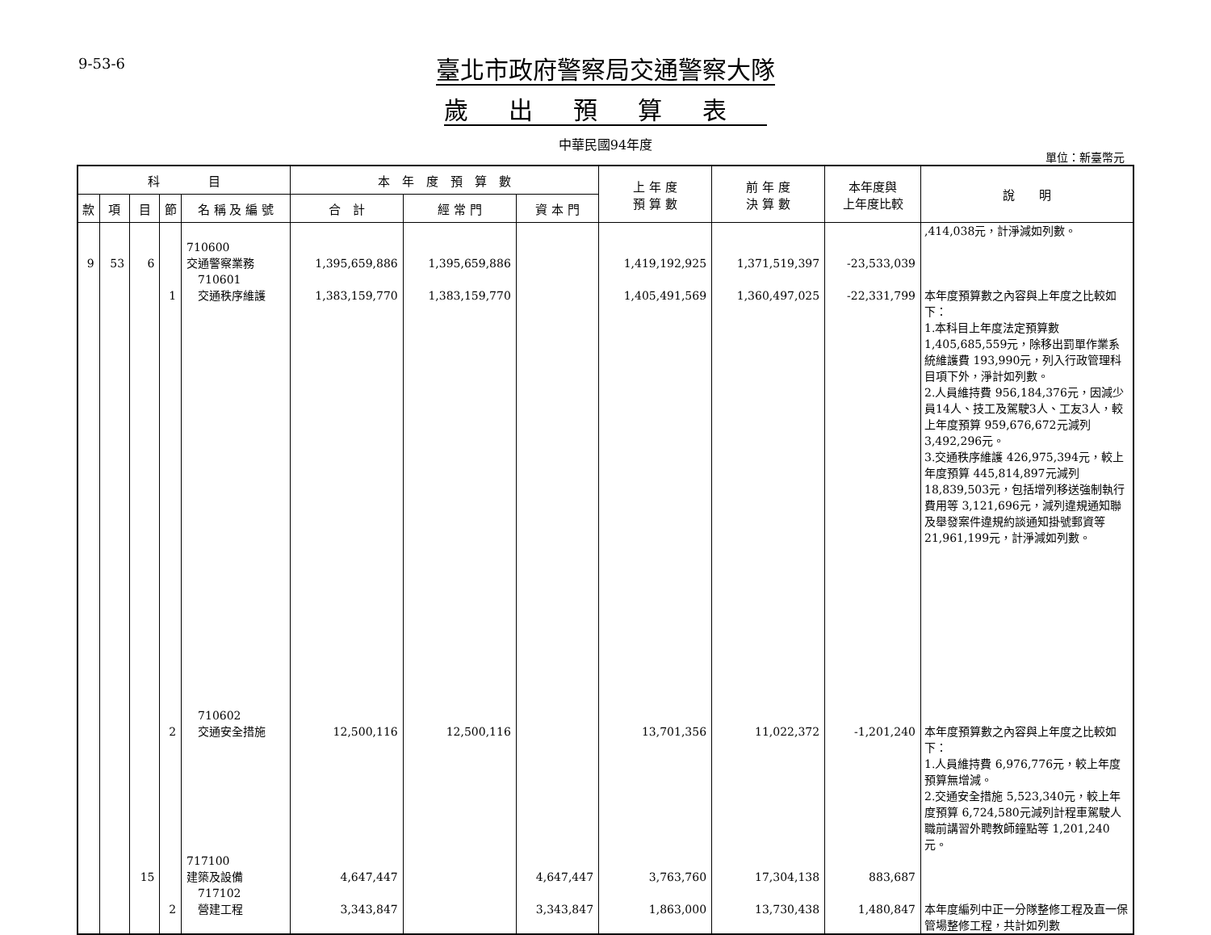9-53-6
臺北市政府警察局交通警察大隊
歲出預算表
中華民國94年度
單位：新臺幣元
| 科 目 | | | | | 本 年 度 預 算 數 | | | 上 年 度 預 算 數 | 前 年 度 決 算 數 | 本年度與 上年度比較 | 說 明 |
| --- | --- | --- | --- | --- | --- | --- | --- | --- | --- | --- | --- |
| 款 | 項 | 目 | 節 | 名 稱 及 編 號 | 合 計 | 經 常 門 | 資 本 門 | | | | |
| | | | | | | | | | | | ,414,038元，計淨減如列數。 |
| 9 | 53 | 6 | | 710600 交通警察業務 | 1,395,659,886 | 1,395,659,886 | | 1,419,192,925 | 1,371,519,397 | -23,533,039 | |
| | | | 1 | 710601 交通秩序維護 | 1,383,159,770 | 1,383,159,770 | | 1,405,491,569 | 1,360,497,025 | -22,331,799 | 本年度預算數之內容與上年度之比較如下： 1.本科目上年度法定預算數 1,405,685,559元，除移出罰單作業系統維護費 193,990元，列入行政管理科目項下外，淨計如列數。 2.人員維持費 956,184,376元，因減少員14人、技工及駕駛3人、工友3人，較上年度預算 959,676,672元減列 3,492,296元。 3.交通秩序維護 426,975,394元，較上年度預算 445,814,897元減列18,839,503元，包括增列移送強制執行費用等 3,121,696元，減列違規通知聯及舉發案件違規約談通知掛號郵資等21,961,199元，計淨減如列數。 |
| | | | 2 | 710602 交通安全措施 | 12,500,116 | 12,500,116 | | 13,701,356 | 11,022,372 | -1,201,240 | 本年度預算數之內容與上年度之比較如下： 1.人員維持費 6,976,776元，較上年度預算無增減。 2.交通安全措施 5,523,340元，較上年度預算 6,724,580元減列計程車駕駛人職前講習外聘教師鐘點等 1,201,240元。 |
| | | 15 | | 717100 建築及設備 | 4,647,447 | | 4,647,447 | 3,763,760 | 17,304,138 | 883,687 | |
| | | | 2 | 717102 營建工程 | 3,343,847 | | 3,343,847 | 1,863,000 | 13,730,438 | 1,480,847 | 本年度編列中正一分隊整修工程及直一保管場整修工程，共計如列數 |